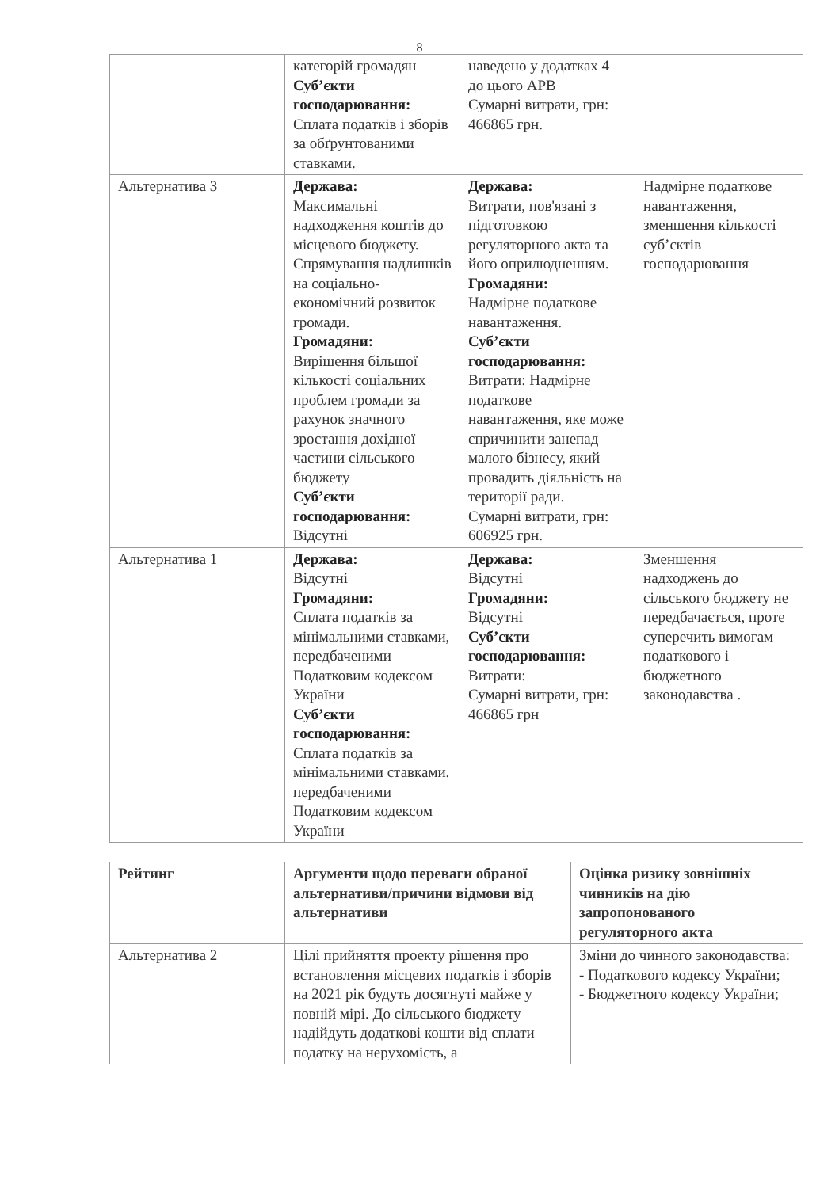8
| | категорій громадян Суб’єкти господарювання: Сплата податків і зборів за обґрунтованими ставками. | наведено у додатках 4 до цього АРВ Сумарні витрати, грн: 466865 грн. | |
| Альтернатива 3 | Держава: Максимальні надходження коштів до місцевого бюджету. Спрямування надлишків на соціально-економічний розвиток громади. Громадяни: Вирішення більшої кількості соціальних проблем громади за рахунок значного зростання дохідної частини сільського бюджету Суб’єкти господарювання: Відсутні | Держава: Витрати, пов'язані з підготовкою регуляторного акта та його оприлюдненням. Громадяни: Надмірне податкове навантаження. Суб’єкти господарювання: Витрати: Надмірне податкове навантаження, яке може спричинити занепад малого бізнесу, який провадить діяльність на території ради. Сумарні витрати, грн: 606925 грн. | Надмірне податкове навантаження, зменшення кількості суб’єктів господарювання |
| Альтернатива 1 | Держава: Відсутні Громадяни: Сплата податків за мінімальними ставками, передбаченими Податковим кодексом України Суб’єкти господарювання: Сплата податків за мінімальними ставками. передбаченими Податковим кодексом України | Держава: Відсутні Громадяни: Відсутні Суб’єкти господарювання: Витрати: Сумарні витрати, грн: 466865 грн | Зменшення надходжень до сільського бюджету не передбачається, проте суперечить вимогам податкового і бюджетного законодавства . |
| Рейтинг | Аргументи щодо переваги обраної альтернативи/причини відмови від альтернативи | Оцінка ризику зовнішніх чинників на дію запропонованого регуляторного акта |
| --- | --- | --- |
| Альтернатива 2 | Цілі прийняття проекту рішення про встановлення місцевих податків і зборів на 2021 рік будуть досягнуті майже у повній мірі. До сільського бюджету надійдуть додаткові кошти від сплати податку на нерухомість, а | Зміни до чинного законодавства: - Податкового кодексу України; - Бюджетного кодексу України; |